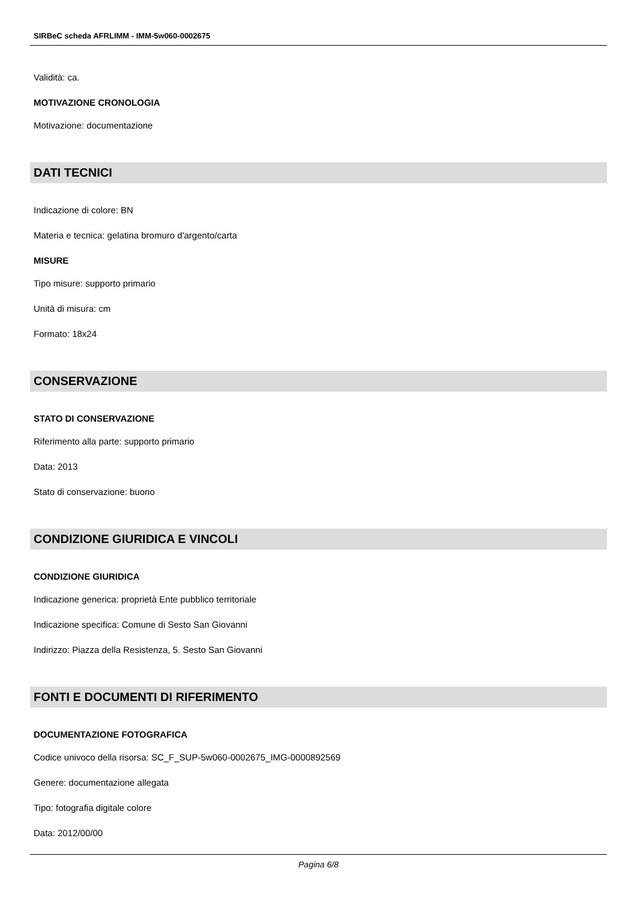SIRBeC scheda AFRLIMM - IMM-5w060-0002675
Validità: ca.
MOTIVAZIONE CRONOLOGIA
Motivazione: documentazione
DATI TECNICI
Indicazione di colore: BN
Materia e tecnica: gelatina bromuro d'argento/carta
MISURE
Tipo misure: supporto primario
Unità di misura: cm
Formato: 18x24
CONSERVAZIONE
STATO DI CONSERVAZIONE
Riferimento alla parte: supporto primario
Data: 2013
Stato di conservazione: buono
CONDIZIONE GIURIDICA E VINCOLI
CONDIZIONE GIURIDICA
Indicazione generica: proprietà Ente pubblico territoriale
Indicazione specifica: Comune di Sesto San Giovanni
Indirizzo: Piazza della Resistenza, 5. Sesto San Giovanni
FONTI E DOCUMENTI DI RIFERIMENTO
DOCUMENTAZIONE FOTOGRAFICA
Codice univoco della risorsa: SC_F_SUP-5w060-0002675_IMG-0000892569
Genere: documentazione allegata
Tipo: fotografia digitale colore
Data: 2012/00/00
Pagina 6/8